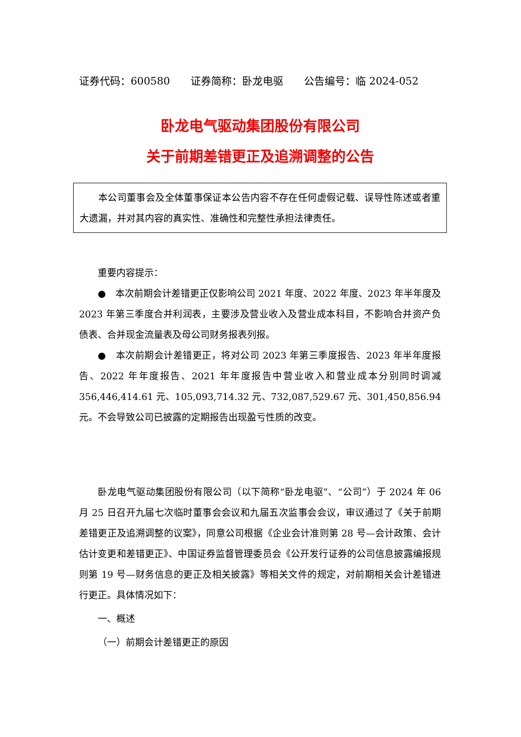证券代码：600580　　证券简称：卧龙电驱　　公告编号：临 2024-052
卧龙电气驱动集团股份有限公司
关于前期差错更正及追溯调整的公告
本公司董事会及全体董事保证本公告内容不存在任何虚假记载、误导性陈述或者重大遗漏，并对其内容的真实性、准确性和完整性承担法律责任。
重要内容提示：
●　本次前期会计差错更正仅影响公司 2021 年度、2022 年度、2023 年半年度及 2023 年第三季度合并利润表，主要涉及营业收入及营业成本科目，不影响合并资产负债表、合并现金流量表及母公司财务报表列报。
●　本次前期会计差错更正，将对公司 2023 年第三季度报告、2023 年半年度报告、2022 年年度报告、2021 年年度报告中营业收入和营业成本分别同时调减 356,446,414.61 元、105,093,714.32 元、732,087,529.67 元、301,450,856.94 元。不会导致公司已披露的定期报告出现盈亏性质的改变。
卧龙电气驱动集团股份有限公司（以下简称“卧龙电驱”、“公司”）于 2024 年 06 月 25 日召开九届七次临时董事会会议和九届五次监事会会议，审议通过了《关于前期差错更正及追溯调整的议案》，同意公司根据《企业会计准则第 28 号—会计政策、会计估计变更和差错更正》、中国证券监督管理委员会《公开发行证券的公司信息披露编报规则第 19 号—财务信息的更正及相关披露》等相关文件的规定，对前期相关会计差错进行更正。具体情况如下：
一、概述
（一）前期会计差错更正的原因